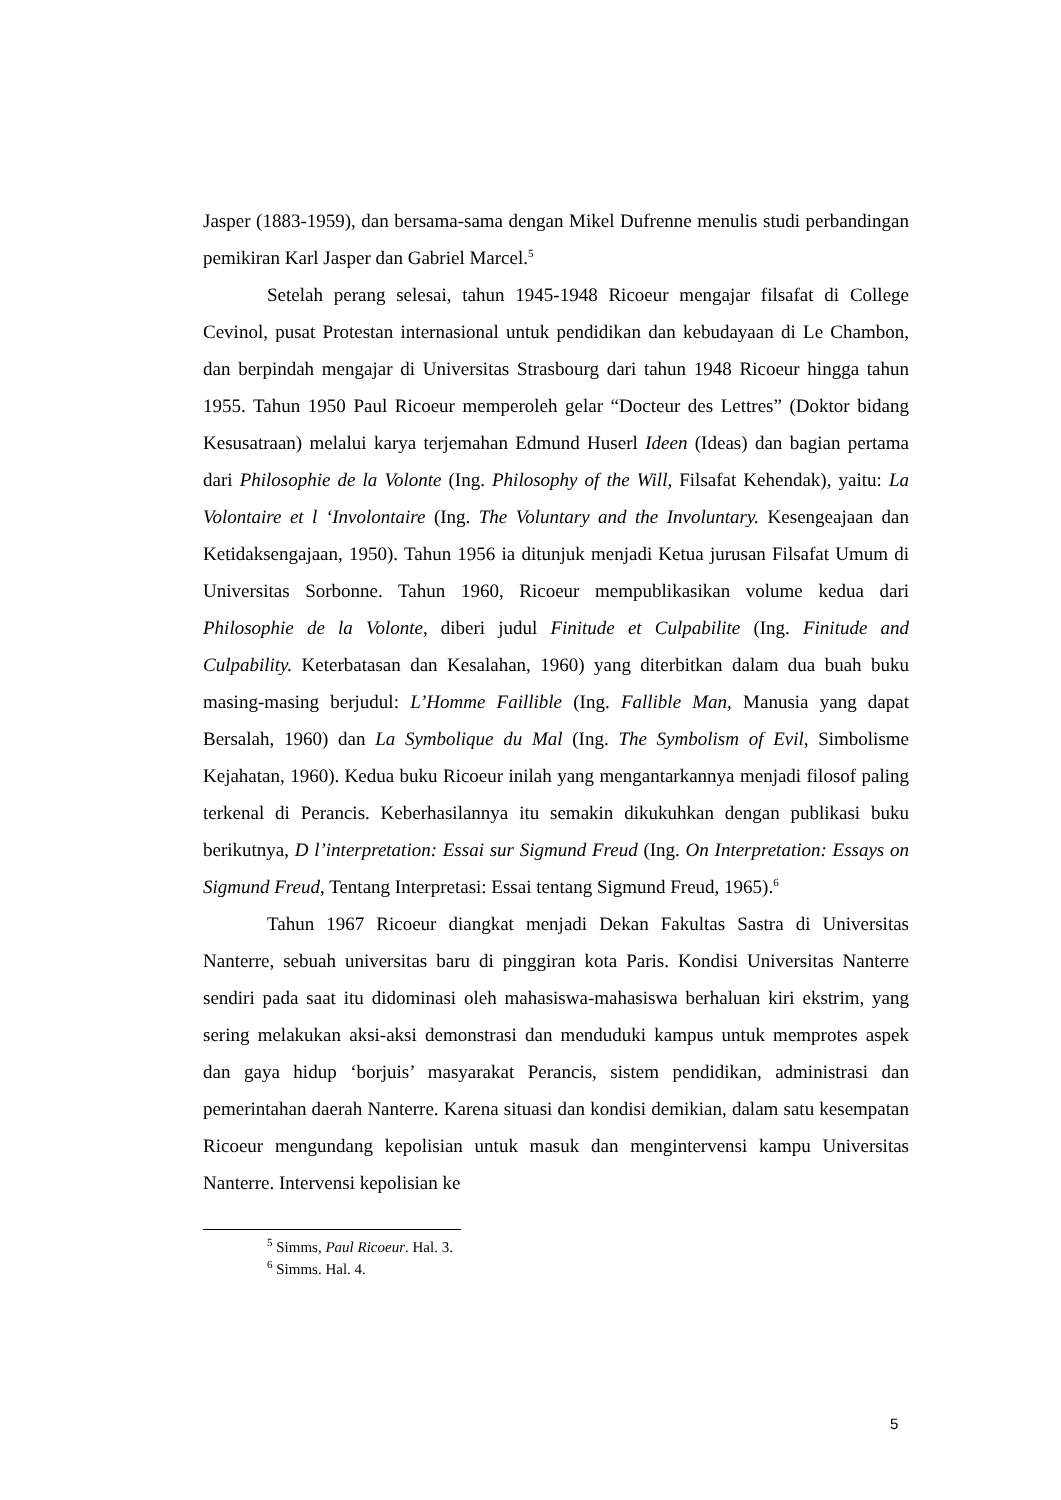Jasper (1883-1959), dan bersama-sama dengan Mikel Dufrenne menulis studi perbandingan pemikiran Karl Jasper dan Gabriel Marcel.<sup>5</sup>
Setelah perang selesai, tahun 1945-1948 Ricoeur mengajar filsafat di College Cevinol, pusat Protestan internasional untuk pendidikan dan kebudayaan di Le Chambon, dan berpindah mengajar di Universitas Strasbourg dari tahun 1948 Ricoeur hingga tahun 1955. Tahun 1950 Paul Ricoeur memperoleh gelar “Docteur des Lettres” (Doktor bidang Kesusatraan) melalui karya terjemahan Edmund Huserl Ideen (Ideas) dan bagian pertama dari Philosophie de la Volonte (Ing. Philosophy of the Will, Filsafat Kehendak), yaitu: La Volontaire et l ‘Involontaire (Ing. The Voluntary and the Involuntary. Kesengeajaan dan Ketidaksengajaan, 1950). Tahun 1956 ia ditunjuk menjadi Ketua jurusan Filsafat Umum di Universitas Sorbonne. Tahun 1960, Ricoeur mempublikasikan volume kedua dari Philosophie de la Volonte, diberi judul Finitude et Culpabilite (Ing. Finitude and Culpability. Keterbatasan dan Kesalahan, 1960) yang diterbitkan dalam dua buah buku masing-masing berjudul: L’Homme Faillible (Ing. Fallible Man, Manusia yang dapat Bersalah, 1960) dan La Symbolique du Mal (Ing. The Symbolism of Evil, Simbolisme Kejahatan, 1960). Kedua buku Ricoeur inilah yang mengantarkannya menjadi filosof paling terkenal di Perancis. Keberhasilannya itu semakin dikukuhkan dengan publikasi buku berikutnya, D l’interpretation: Essai sur Sigmund Freud (Ing. On Interpretation: Essays on Sigmund Freud, Tentang Interpretasi: Essai tentang Sigmund Freud, 1965).<sup>6</sup>
Tahun 1967 Ricoeur diangkat menjadi Dekan Fakultas Sastra di Universitas Nanterre, sebuah universitas baru di pinggiran kota Paris. Kondisi Universitas Nanterre sendiri pada saat itu didominasi oleh mahasiswa-mahasiswa berhaluan kiri ekstrim, yang sering melakukan aksi-aksi demonstrasi dan menduduki kampus untuk memprotes aspek dan gaya hidup ‘borjuis’ masyarakat Perancis, sistem pendidikan, administrasi dan pemerintahan daerah Nanterre. Karena situasi dan kondisi demikian, dalam satu kesempatan Ricoeur mengundang kepolisian untuk masuk dan mengintervensi kampu Universitas Nanterre. Intervensi kepolisian ke
<sup>5</sup> Simms, Paul Ricoeur. Hal. 3.
<sup>6</sup> Simms. Hal. 4.
5